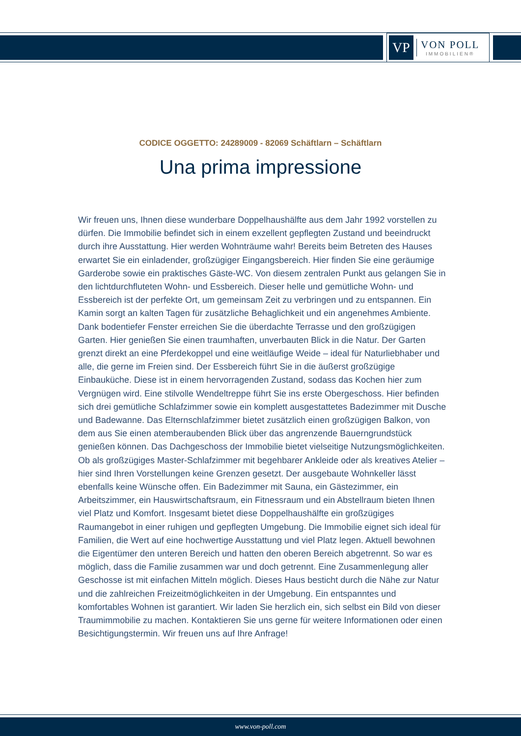VP
VON POLL
IMMOBILIEN®
CODICE OGGETTO: 24289009 - 82069 Schäftlarn – Schäftlarn
Una prima impressione
Wir freuen uns, Ihnen diese wunderbare Doppelhaushälfte aus dem Jahr 1992 vorstellen zu dürfen. Die Immobilie befindet sich in einem exzellent gepflegten Zustand und beeindruckt durch ihre Ausstattung. Hier werden Wohnträume wahr! Bereits beim Betreten des Hauses erwartet Sie ein einladender, großzügiger Eingangsbereich. Hier finden Sie eine geräumige Garderobe sowie ein praktisches Gäste-WC. Von diesem zentralen Punkt aus gelangen Sie in den lichtdurchfluteten Wohn- und Essbereich. Dieser helle und gemütliche Wohn- und Essbereich ist der perfekte Ort, um gemeinsam Zeit zu verbringen und zu entspannen. Ein Kamin sorgt an kalten Tagen für zusätzliche Behaglichkeit und ein angenehmes Ambiente. Dank bodentiefer Fenster erreichen Sie die überdachte Terrasse und den großzügigen Garten. Hier genießen Sie einen traumhaften, unverbauten Blick in die Natur. Der Garten grenzt direkt an eine Pferdekoppel und eine weitläufige Weide – ideal für Naturliebhaber und alle, die gerne im Freien sind. Der Essbereich führt Sie in die äußerst großzügige Einbauküche. Diese ist in einem hervorragenden Zustand, sodass das Kochen hier zum Vergnügen wird. Eine stilvolle Wendeltreppe führt Sie ins erste Obergeschoss. Hier befinden sich drei gemütliche Schlafzimmer sowie ein komplett ausgestattetes Badezimmer mit Dusche und Badewanne. Das Elternschlafzimmer bietet zusätzlich einen großzügigen Balkon, von dem aus Sie einen atemberaubenden Blick über das angrenzende Bauerngrundstück genießen können. Das Dachgeschoss der Immobilie bietet vielseitige Nutzungsmöglichkeiten. Ob als großzügiges Master-Schlafzimmer mit begehbarer Ankleide oder als kreatives Atelier – hier sind Ihren Vorstellungen keine Grenzen gesetzt. Der ausgebaute Wohnkeller lässt ebenfalls keine Wünsche offen. Ein Badezimmer mit Sauna, ein Gästezimmer, ein Arbeitszimmer, ein Hauswirtschaftsraum, ein Fitnessraum und ein Abstellraum bieten Ihnen viel Platz und Komfort. Insgesamt bietet diese Doppelhaushälfte ein großzügiges Raumangebot in einer ruhigen und gepflegten Umgebung. Die Immobilie eignet sich ideal für Familien, die Wert auf eine hochwertige Ausstattung und viel Platz legen. Aktuell bewohnen die Eigentümer den unteren Bereich und hatten den oberen Bereich abgetrennt. So war es möglich, dass die Familie zusammen war und doch getrennt. Eine Zusammenlegung aller Geschosse ist mit einfachen Mitteln möglich. Dieses Haus besticht durch die Nähe zur Natur und die zahlreichen Freizeitmöglichkeiten in der Umgebung. Ein entspanntes und komfortables Wohnen ist garantiert. Wir laden Sie herzlich ein, sich selbst ein Bild von dieser Traumimmobilie zu machen. Kontaktieren Sie uns gerne für weitere Informationen oder einen Besichtigungstermin. Wir freuen uns auf Ihre Anfrage!
www.von-poll.com